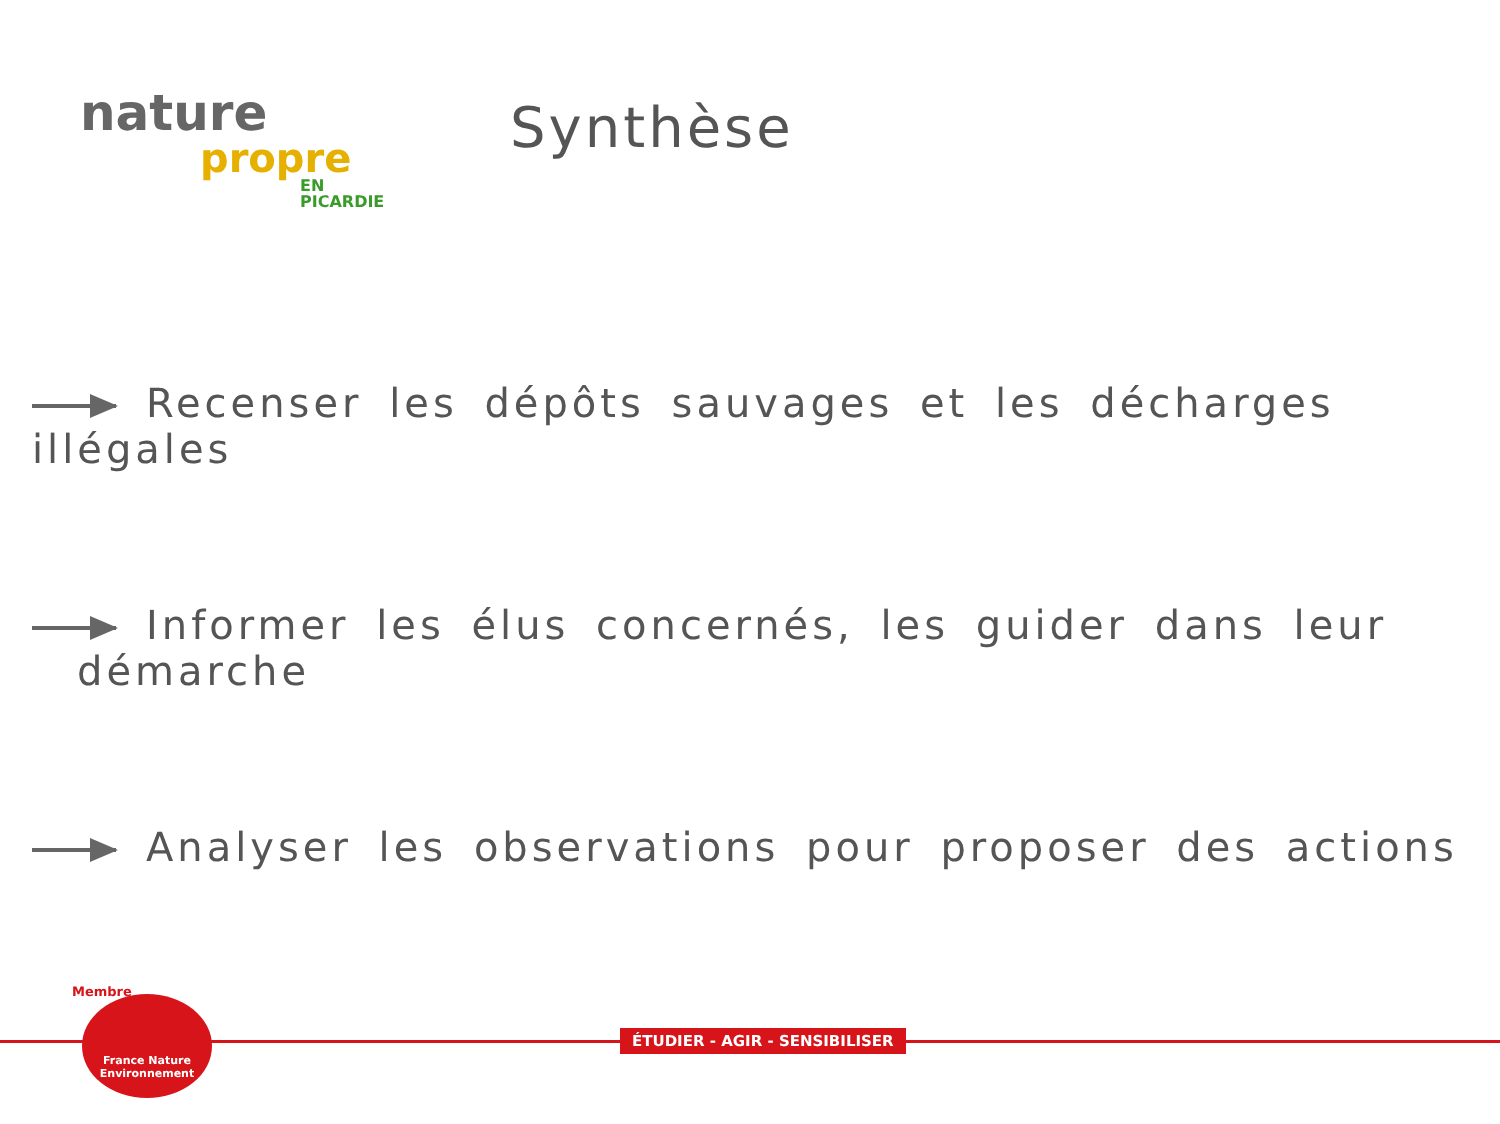nature
propre
EN PICARDIE
Synthèse
Recenser les dépôts sauvages et les décharges illégales
Informer les élus concernés, les guider dans leur
démarche
Analyser les observations pour proposer des actions
ÉTUDIER - AGIR - SENSIBILISER
Membre
France Nature
Environnement